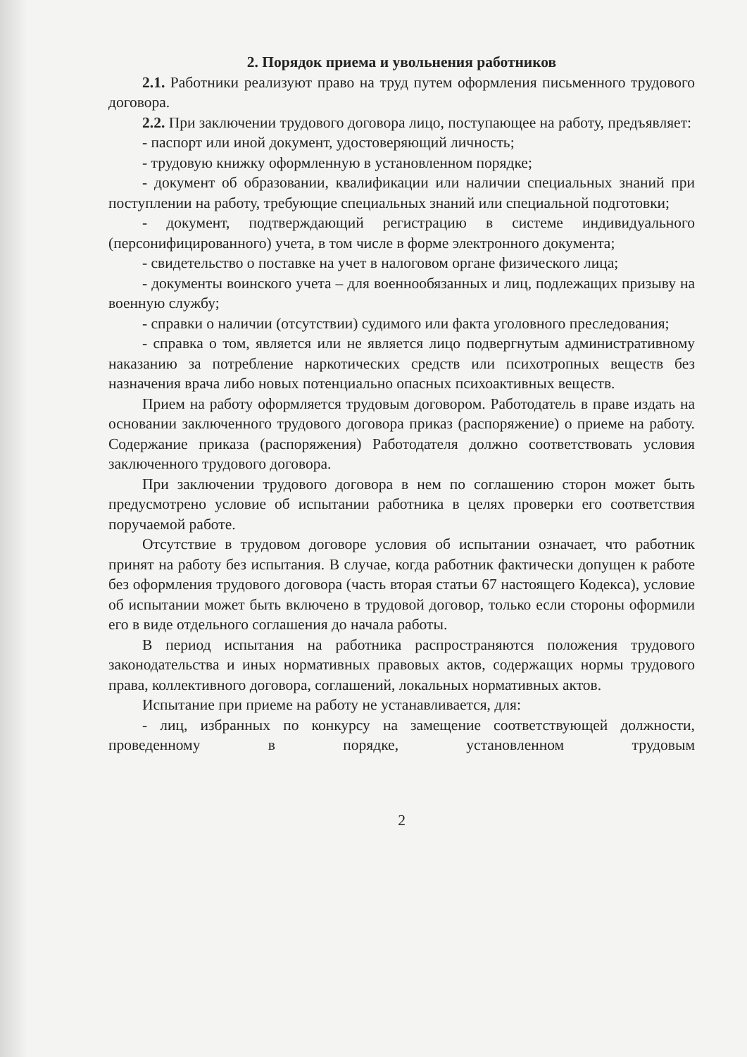2. Порядок приема и увольнения работников
2.1. Работники реализуют право на труд путем оформления письменного трудового договора.
2.2. При заключении трудового договора лицо, поступающее на работу, предъявляет:
- паспорт или иной документ, удостоверяющий личность;
- трудовую книжку оформленную в установленном порядке;
- документ об образовании, квалификации или наличии специальных знаний при поступлении на работу, требующие специальных знаний или специальной подготовки;
- документ, подтверждающий регистрацию в системе индивидуального (персонифицированного) учета, в том числе в форме электронного документа;
- свидетельство о поставке на учет в налоговом органе физического лица;
- документы воинского учета – для военнообязанных и лиц, подлежащих призыву на военную службу;
- справки о наличии (отсутствии) судимого или факта уголовного преследования;
- справка о том, является или не является лицо подвергнутым административному наказанию за потребление наркотических средств или психотропных веществ без назначения врача либо новых потенциально опасных психоактивных веществ.
Прием на работу оформляется трудовым договором. Работодатель в праве издать на основании заключенного трудового договора приказ (распоряжение) о приеме на работу. Содержание приказа (распоряжения) Работодателя должно соответствовать условия заключенного трудового договора.
При заключении трудового договора в нем по соглашению сторон может быть предусмотрено условие об испытании работника в целях проверки его соответствия поручаемой работе.
Отсутствие в трудовом договоре условия об испытании означает, что работник принят на работу без испытания. В случае, когда работник фактически допущен к работе без оформления трудового договора (часть вторая статьи 67 настоящего Кодекса), условие об испытании может быть включено в трудовой договор, только если стороны оформили его в виде отдельного соглашения до начала работы.
В период испытания на работника распространяются положения трудового законодательства и иных нормативных правовых актов, содержащих нормы трудового права, коллективного договора, соглашений, локальных нормативных актов.
Испытание при приеме на работу не устанавливается, для:
- лиц, избранных по конкурсу на замещение соответствующей должности, проведенному в порядке, установленном трудовым
2